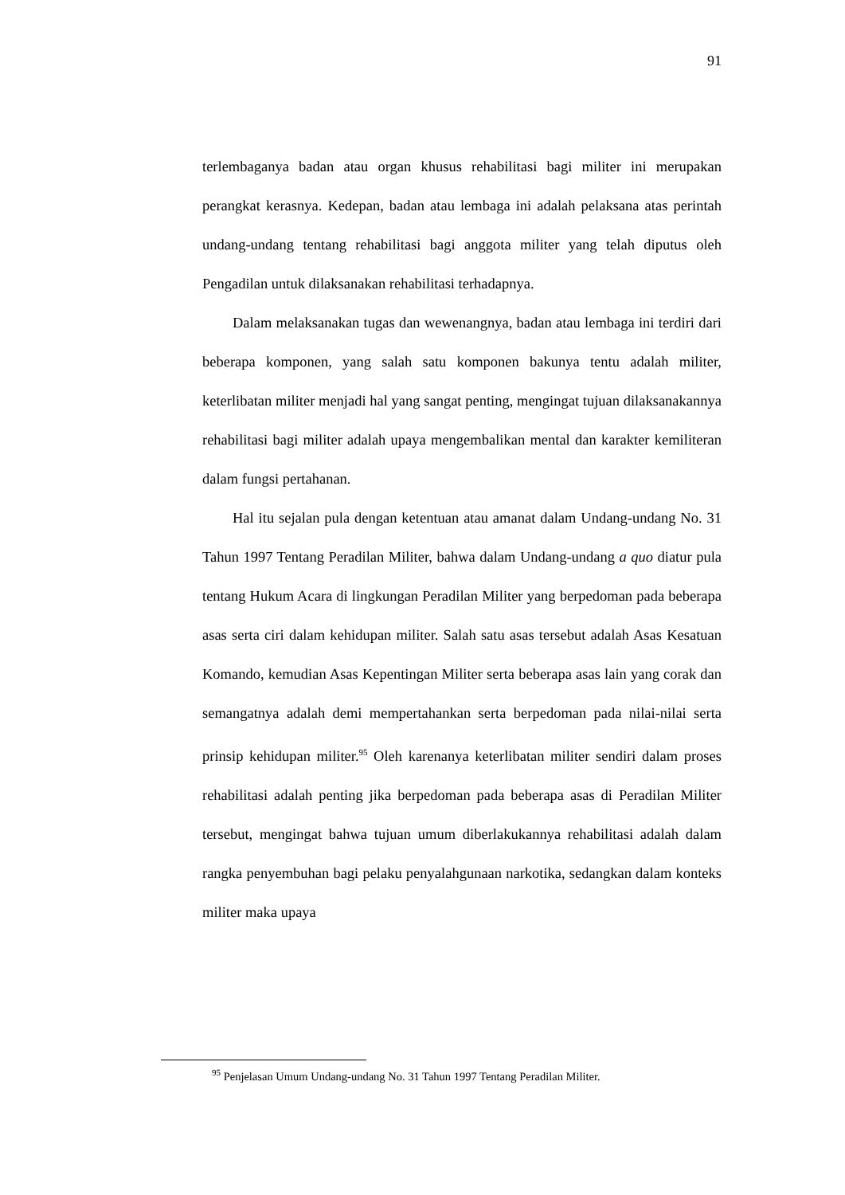91
terlembaganya badan atau organ khusus rehabilitasi bagi militer ini merupakan perangkat kerasnya. Kedepan, badan atau lembaga ini adalah pelaksana atas perintah undang-undang tentang rehabilitasi bagi anggota militer yang telah diputus oleh Pengadilan untuk dilaksanakan rehabilitasi terhadapnya.
Dalam melaksanakan tugas dan wewenangnya, badan atau lembaga ini terdiri dari beberapa komponen, yang salah satu komponen bakunya tentu adalah militer, keterlibatan militer menjadi hal yang sangat penting, mengingat tujuan dilaksanakannya rehabilitasi bagi militer adalah upaya mengembalikan mental dan karakter kemiliteran dalam fungsi pertahanan.
Hal itu sejalan pula dengan ketentuan atau amanat dalam Undang-undang No. 31 Tahun 1997 Tentang Peradilan Militer, bahwa dalam Undang-undang a quo diatur pula tentang Hukum Acara di lingkungan Peradilan Militer yang berpedoman pada beberapa asas serta ciri dalam kehidupan militer. Salah satu asas tersebut adalah Asas Kesatuan Komando, kemudian Asas Kepentingan Militer serta beberapa asas lain yang corak dan semangatnya adalah demi mempertahankan serta berpedoman pada nilai-nilai serta prinsip kehidupan militer.<sup>95</sup> Oleh karenanya keterlibatan militer sendiri dalam proses rehabilitasi adalah penting jika berpedoman pada beberapa asas di Peradilan Militer tersebut, mengingat bahwa tujuan umum diberlakukannya rehabilitasi adalah dalam rangka penyembuhan bagi pelaku penyalahgunaan narkotika, sedangkan dalam konteks militer maka upaya
<sup>95</sup> Penjelasan Umum Undang-undang No. 31 Tahun 1997 Tentang Peradilan Militer.